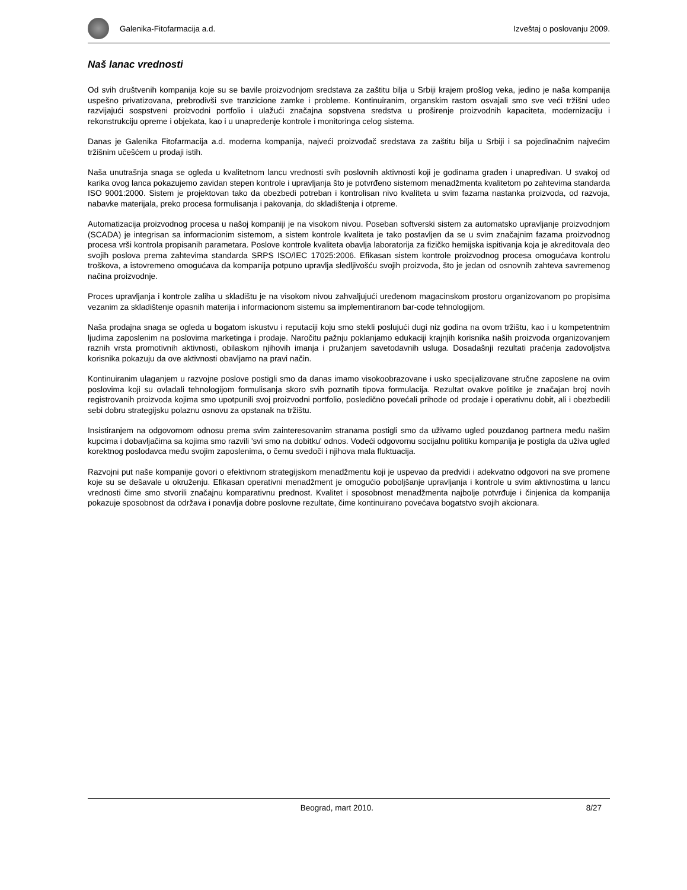Galenika-Fitofarmacija a.d. Izveštaj o poslovanju 2009.
Naš lanac vrednosti
Od svih društvenih kompanija koje su se bavile proizvodnjom sredstava za zaštitu bilja u Srbiji krajem prošlog veka, jedino je naša kompanija uspešno privatizovana, prebrodivši sve tranzicione zamke i probleme. Kontinuiranim, organskim rastom osvajali smo sve veći tržišni udeo razvijajući sospstveni proizvodni portfolio i ulažući značajna sopstvena sredstva u proširenje proizvodnih kapaciteta, modernizaciju i rekonstrukciju opreme i objekata, kao i u unapređenje kontrole i monitoringa celog sistema.
Danas je Galenika Fitofarmacija a.d. moderna kompanija, najveći proizvođač sredstava za zaštitu bilja u Srbiji i sa pojedinačnim najvećim tržišnim učešćem u prodaji istih.
Naša unutrašnja snaga se ogleda u kvalitetnom lancu vrednosti svih poslovnih aktivnosti koji je godinama građen i unapređivan. U svakoj od karika ovog lanca pokazujemo zavidan stepen kontrole i upravljanja što je potvrđeno sistemom menadžmenta kvalitetom po zahtevima standarda ISO 9001:2000. Sistem je projektovan tako da obezbedi potreban i kontrolisan nivo kvaliteta u svim fazama nastanka proizvoda, od razvoja, nabavke materijala, preko procesa formulisanja i pakovanja, do skladištenja i otpreme.
Automatizacija proizvodnog procesa u našoj kompaniji je na visokom nivou. Poseban softverski sistem za automatsko upravljanje proizvodnjom (SCADA) je integrisan sa informacionim sistemom, a sistem kontrole kvaliteta je tako postavljen da se u svim značajnim fazama proizvodnog procesa vrši kontrola propisanih parametara. Poslove kontrole kvaliteta obavlja laboratorija za fizičko hemijska ispitivanja koja je akreditovala deo svojih poslova prema zahtevima standarda SRPS ISO/IEC 17025:2006. Efikasan sistem kontrole proizvodnog procesa omogućava kontrolu troškova, a istovremeno omogućava da kompanija potpuno upravlja sledljivošću svojih proizvoda, što je jedan od osnovnih zahteva savremenog načina proizvodnje.
Proces upravljanja i kontrole zaliha u skladištu je na visokom nivou zahvaljujući uređenom magacinskom prostoru organizovanom po propisima vezanim za skladištenje opasnih materija i informacionom sistemu sa implementiranom bar-code tehnologijom.
Naša prodajna snaga se ogleda u bogatom iskustvu i reputaciji koju smo stekli poslujući dugi niz godina na ovom tržištu, kao i u kompetentnim ljudima zaposlenim na poslovima marketinga i prodaje. Naročitu pažnju poklanjamo edukaciji krajnjih korisnika naših proizvoda organizovanjem raznih vrsta promotivnih aktivnosti, obilaskom njihovih imanja i pružanjem savetodavnih usluga. Dosadašnji rezultati praćenja zadovoljstva korisnika pokazuju da ove aktivnosti obavljamo na pravi način.
Kontinuiranim ulaganjem u razvojne poslove postigli smo da danas imamo visokoobrazovane i usko specijalizovane stručne zaposlene na ovim poslovima koji su ovladali tehnologijom formulisanja skoro svih poznatih tipova formulacija. Rezultat ovakve politike je značajan broj novih registrovanih proizvoda kojima smo upotpunili svoj proizvodni portfolio, posledično povećali prihode od prodaje i operativnu dobit, ali i obezbedili sebi dobru strategijsku polaznu osnovu za opstanak na tržištu.
Insistiranjem na odgovornom odnosu prema svim zainteresovanim stranama postigli smo da uživamo ugled pouzdanog partnera među našim kupcima i dobavljačima sa kojima smo razvili 'svi smo na dobitku' odnos. Vodeći odgovornu socijalnu politiku kompanija je postigla da uživa ugled korektnog poslodavca među svojim zaposlenima, o čemu svedoči i njihova mala fluktuacija.
Razvojni put naše kompanije govori o efektivnom strategijskom menadžmentu koji je uspevao da predvidi i adekvatno odgovori na sve promene koje su se dešavale u okruženju. Efikasan operativni menadžment je omogućio poboljšanje upravljanja i kontrole u svim aktivnostima u lancu vrednosti čime smo stvorili značajnu komparativnu prednost. Kvalitet i sposobnost menadžmenta najbolje potvrđuje i činjenica da kompanija pokazuje sposobnost da održava i ponavlja dobre poslovne rezultate, čime kontinuirano povećava bogatstvo svojih akcionara.
Beograd, mart 2010. 8/27